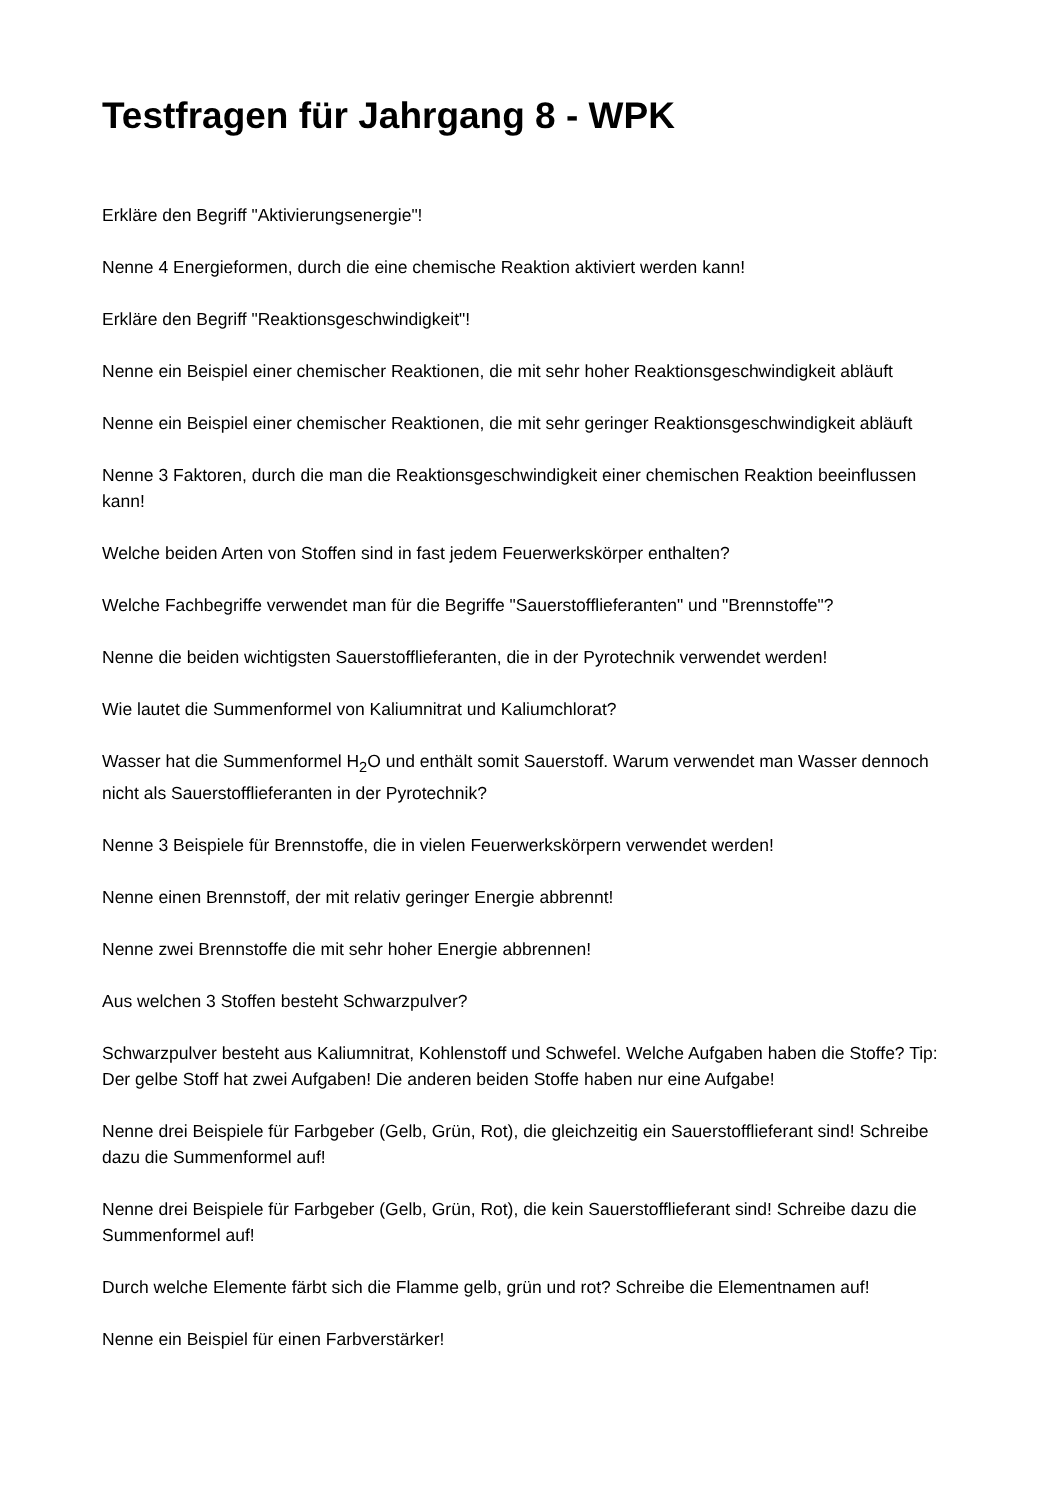Testfragen für Jahrgang 8 - WPK
Erkläre den Begriff "Aktivierungsenergie"!
Nenne 4 Energieformen, durch die eine chemische Reaktion aktiviert werden kann!
Erkläre den Begriff "Reaktionsgeschwindigkeit"!
Nenne ein Beispiel einer chemischer Reaktionen, die mit sehr hoher Reaktionsgeschwindigkeit abläuft
Nenne ein Beispiel einer chemischer Reaktionen, die mit sehr geringer Reaktionsgeschwindigkeit abläuft
Nenne 3 Faktoren, durch die man die Reaktionsgeschwindigkeit einer chemischen Reaktion beeinflussen kann!
Welche beiden Arten von Stoffen sind in fast jedem Feuerwerkskörper enthalten?
Welche Fachbegriffe verwendet man für die Begriffe "Sauerstofflieferanten" und "Brennstoffe"?
Nenne die beiden wichtigsten Sauerstofflieferanten, die in der Pyrotechnik verwendet werden!
Wie lautet die Summenformel von Kaliumnitrat und Kaliumchlorat?
Wasser hat die Summenformel H<sub>2</sub>O und enthält somit Sauerstoff. Warum verwendet man Wasser dennoch nicht als Sauerstofflieferanten in der Pyrotechnik?
Nenne 3 Beispiele für Brennstoffe, die in vielen Feuerwerkskörpern verwendet werden!
Nenne einen Brennstoff, der mit relativ geringer Energie abbrennt!
Nenne zwei Brennstoffe die mit sehr hoher Energie abbrennen!
Aus welchen 3 Stoffen besteht Schwarzpulver?
Schwarzpulver besteht aus Kaliumnitrat, Kohlenstoff und Schwefel. Welche Aufgaben haben die Stoffe? Tip: Der gelbe Stoff hat zwei Aufgaben! Die anderen beiden Stoffe haben nur eine Aufgabe!
Nenne drei Beispiele für Farbgeber (Gelb, Grün, Rot), die gleichzeitig ein Sauerstofflieferant sind! Schreibe dazu die Summenformel auf!
Nenne drei Beispiele für Farbgeber (Gelb, Grün, Rot), die kein Sauerstofflieferant sind! Schreibe dazu die Summenformel auf!
Durch welche Elemente färbt sich die Flamme gelb, grün und rot? Schreibe die Elementnamen auf!
Nenne ein Beispiel für einen Farbverstärker!